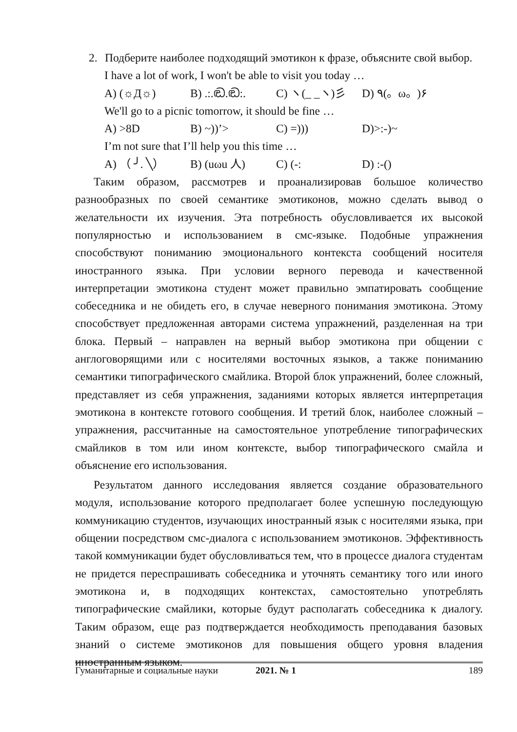2. Подберите наиболее подходящий эмотикон к фразе, объясните свой выбор.
I have a lot of work, I won't be able to visit you today …
A) (☼Д☼) B) .:.ඬ.ඬ:. C) ヽ(_ _ヽ)彡 D) ٩(。ω。)۶
We'll go to a picnic tomorrow, it should be fine …
A) >8D B) ~))’> C) =))) D)>:-)~
I’m not sure that I’ll help you this time …
A) （ ╯. ╲） B) (uωu 人) C) (-: D) :-()
Таким образом, рассмотрев и проанализировав большое количество разнообразных по своей семантике эмотиконов, можно сделать вывод о желательности их изучения. Эта потребность обусловливается их высокой популярностью и использованием в смс-языке. Подобные упражнения способствуют пониманию эмоционального контекста сообщений носителя иностранного языка. При условии верного перевода и качественной интерпретации эмотикона студент может правильно эмпатировать сообщение собеседника и не обидеть его, в случае неверного понимания эмотикона. Этому способствует предложенная авторами система упражнений, разделенная на три блока. Первый – направлен на верный выбор эмотикона при общении с англоговорящими или с носителями восточных языков, а также пониманию семантики типографического смайлика. Второй блок упражнений, более сложный, представляет из себя упражнения, заданиями которых является интерпретация эмотикона в контексте готового сообщения. И третий блок, наиболее сложный – упражнения, рассчитанные на самостоятельное употребление типографических смайликов в том или ином контексте, выбор типографического смайла и объяснение его использования.
Результатом данного исследования является создание образовательного модуля, использование которого предполагает более успешную последующую коммуникацию студентов, изучающих иностранный язык с носителями языка, при общении посредством смс-диалога с использованием эмотиконов. Эффективность такой коммуникации будет обусловливаться тем, что в процессе диалога студентам не придется переспрашивать собеседника и уточнять семантику того или иного эмотикона и, в подходящих контекстах, самостоятельно употреблять типографические смайлики, которые будут располагать собеседника к диалогу. Таким образом, еще раз подтверждается необходимость преподавания базовых знаний о системе эмотиконов для повышения общего уровня владения иностранным языком.
Гуманитарные и социальные науки 2021. № 1 189